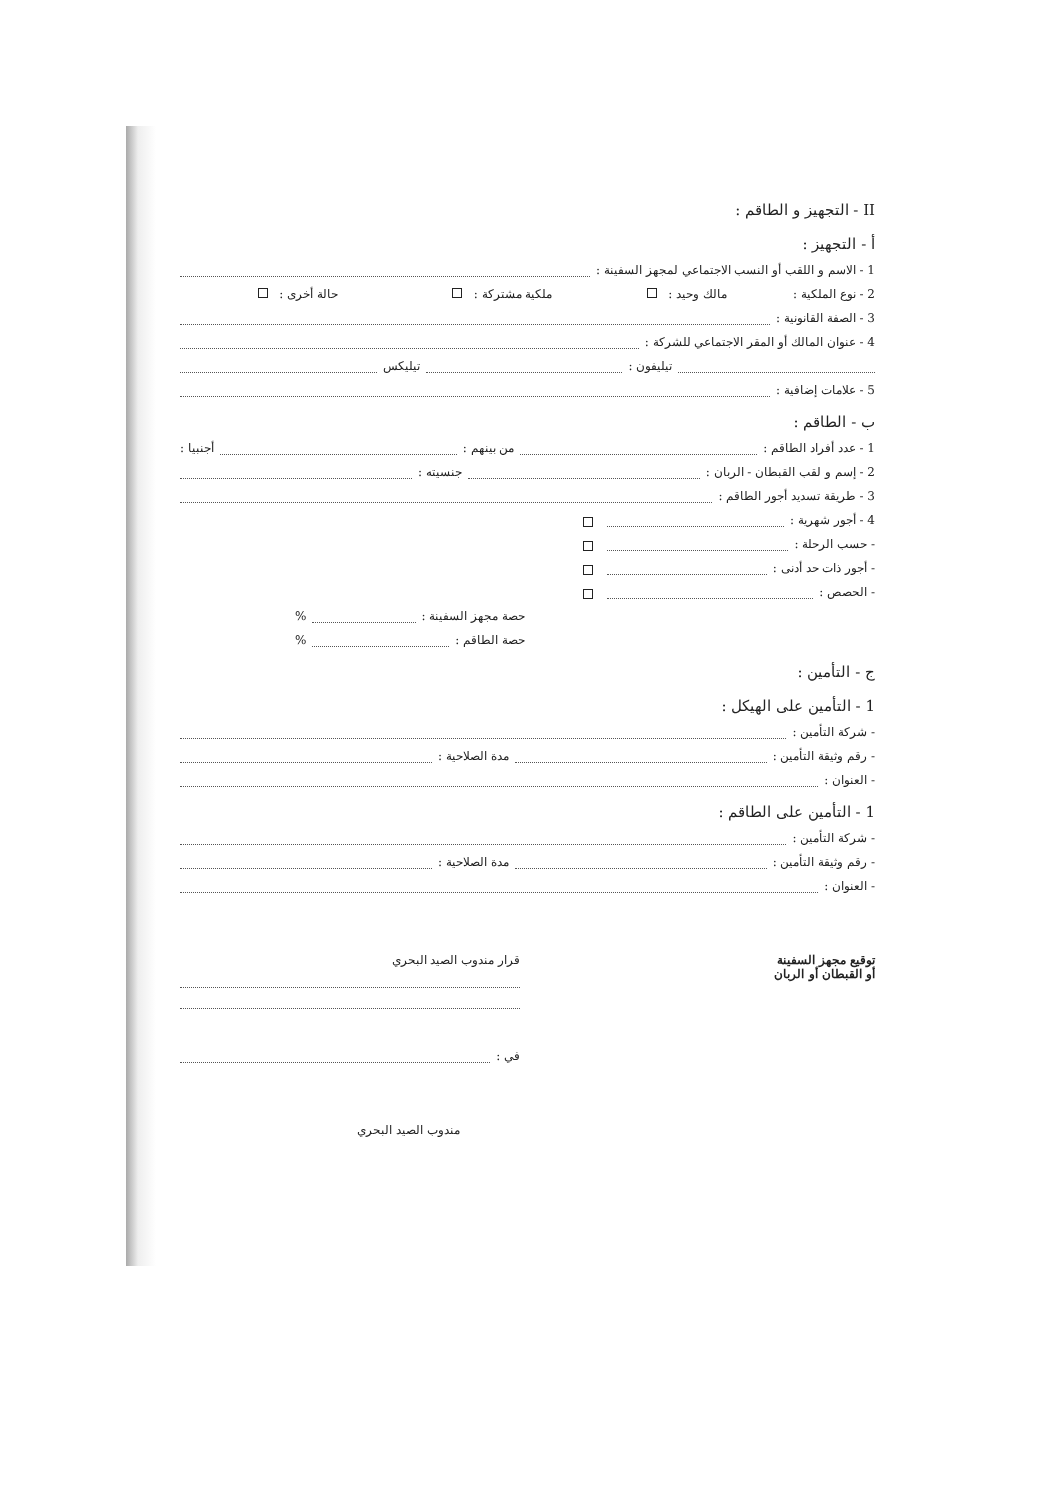II - التجهيز و الطاقم :
أ - التجهيز :
1 - الاسم و اللقب أو النسب الاجتماعي لمجهز السفينة :
2 - نوع الملكية : مالك وحيد : ملكية مشتركة : حالة أخرى :
3 - الصفة القانونية :
4 - عنوان المالك أو المقر الاجتماعي للشركة :
تيليفون : تيليكس
5 - علامات إضافية :
ب - الطاقم :
1 - عدد أفراد الطاقم : من بينهم : أجنبيا :
2 - إسم و لقب القبطان - الربان : جنسيته :
3 - طريقة تسديد أجور الطاقم :
4 - أجور شهرية :
- حسب الرحلة :
- أجور ذات حد أدنى :
- الحصص :
حصة مجهز السفينة : %
حصة الطاقم : %
ج - التأمين :
1 - التأمين على الهيكل :
- شركة التأمين :
- رقم وثيقة التأمين : مدة الصلاحية :
- العنوان :
1 - التأمين على الطاقم :
- شركة التأمين :
- رقم وثيقة التأمين : مدة الصلاحية :
- العنوان :
توقيع مجهز السفينة
أو القبطان أو الربان
قرار مندوب الصيد البحري
في :
مندوب الصيد البحري